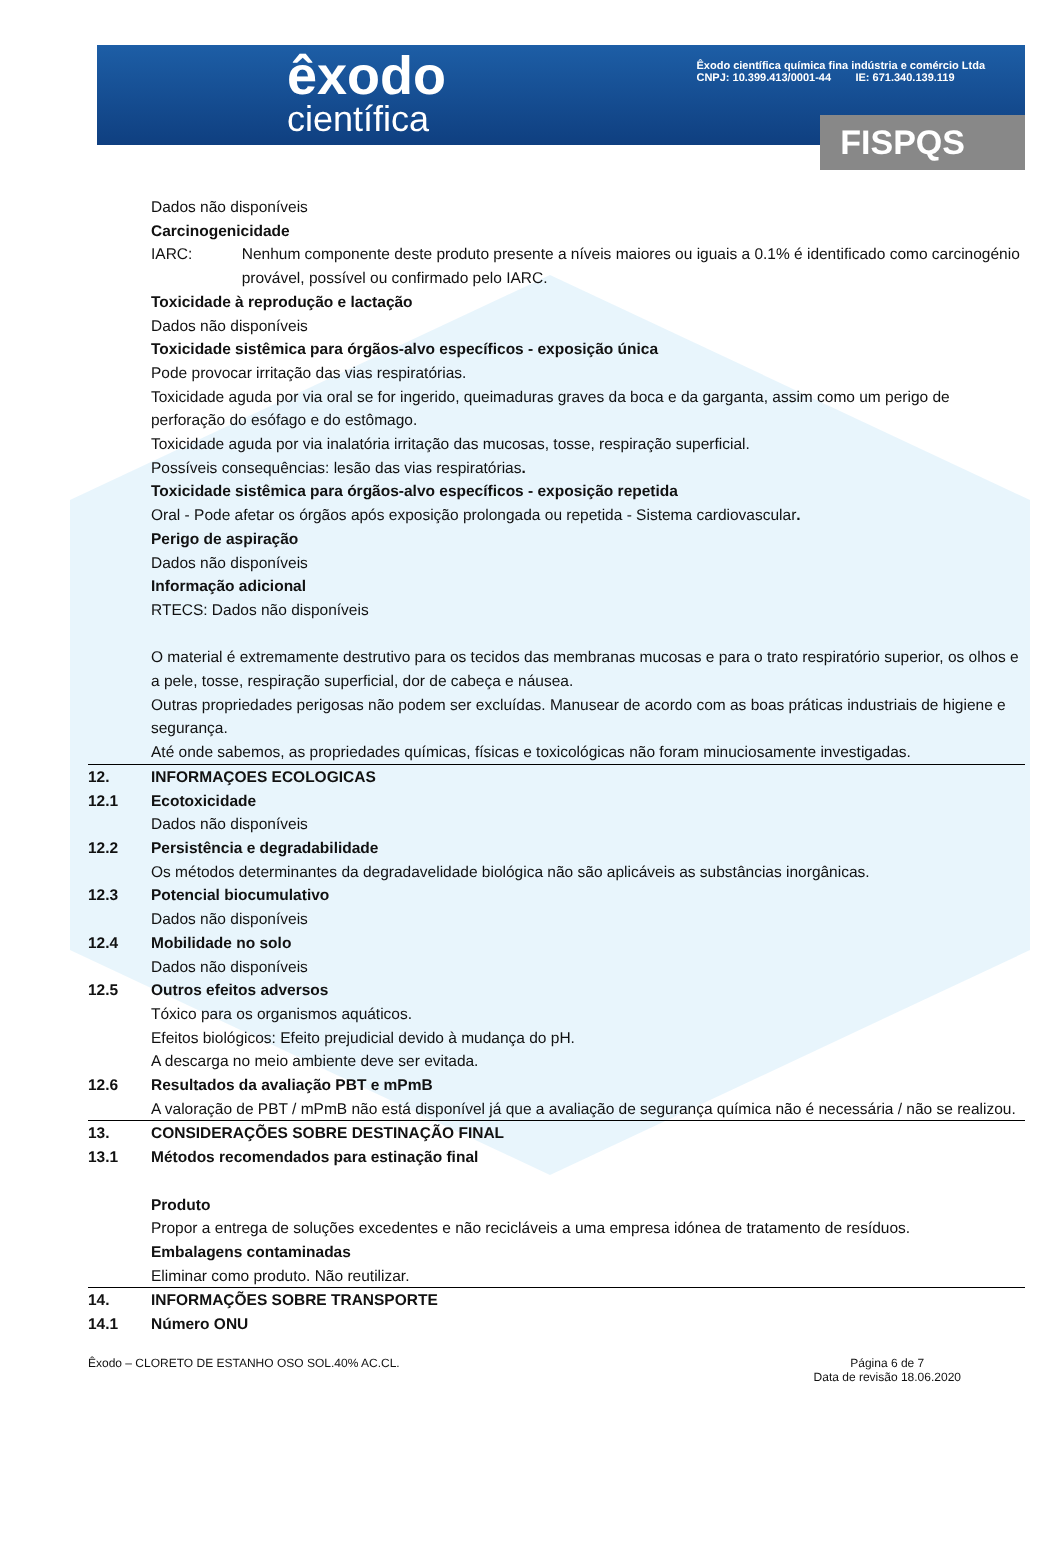êxodo
científica
Êxodo científica química fina indústria e comércio Ltda
CNPJ: 10.399.413/0001-44 IE: 671.340.139.119
FISPQS
Dados não disponíveis
Carcinogenicidade
IARC: Nenhum componente deste produto presente a níveis maiores ou iguais a 0.1% é identificado como carcinogénio provável, possível ou confirmado pelo IARC.
Toxicidade à reprodução e lactação
Dados não disponíveis
Toxicidade sistêmica para órgãos-alvo específicos - exposição única
Pode provocar irritação das vias respiratórias.
Toxicidade aguda por via oral se for ingerido, queimaduras graves da boca e da garganta, assim como um perigo de perforação do esófago e do estômago.
Toxicidade aguda por via inalatória irritação das mucosas, tosse, respiração superficial.
Possíveis consequências: lesão das vias respiratórias.
Toxicidade sistêmica para órgãos-alvo específicos - exposição repetida
Oral - Pode afetar os órgãos após exposição prolongada ou repetida - Sistema cardiovascular.
Perigo de aspiração
Dados não disponíveis
Informação adicional
RTECS: Dados não disponíveis
O material é extremamente destrutivo para os tecidos das membranas mucosas e para o trato respiratório superior, os olhos e a pele, tosse, respiração superficial, dor de cabeça e náusea.
Outras propriedades perigosas não podem ser excluídas. Manusear de acordo com as boas práticas industriais de higiene e segurança.
Até onde sabemos, as propriedades químicas, físicas e toxicológicas não foram minuciosamente investigadas.
12. INFORMAÇOES ECOLOGICAS
12.1 Ecotoxicidade
Dados não disponíveis
12.2 Persistência e degradabilidade
Os métodos determinantes da degradavelidade biológica não são aplicáveis as substâncias inorgânicas.
12.3 Potencial biocumulativo
Dados não disponíveis
12.4 Mobilidade no solo
Dados não disponíveis
12.5 Outros efeitos adversos
Tóxico para os organismos aquáticos.
Efeitos biológicos: Efeito prejudicial devido à mudança do pH.
A descarga no meio ambiente deve ser evitada.
12.6 Resultados da avaliação PBT e mPmB
A valoração de PBT / mPmB não está disponível já que a avaliação de segurança química não é necessária / não se realizou.
13. CONSIDERAÇÕES SOBRE DESTINAÇÃO FINAL
13.1 Métodos recomendados para estinação final
Produto
Propor a entrega de soluções excedentes e não recicláveis a uma empresa idónea de tratamento de resíduos.
Embalagens contaminadas
Eliminar como produto. Não reutilizar.
14. INFORMAÇÕES SOBRE TRANSPORTE
14.1 Número ONU
Êxodo – CLORETO DE ESTANHO OSO SOL.40% AC.CL.
Página 6 de 7
Data de revisão 18.06.2020